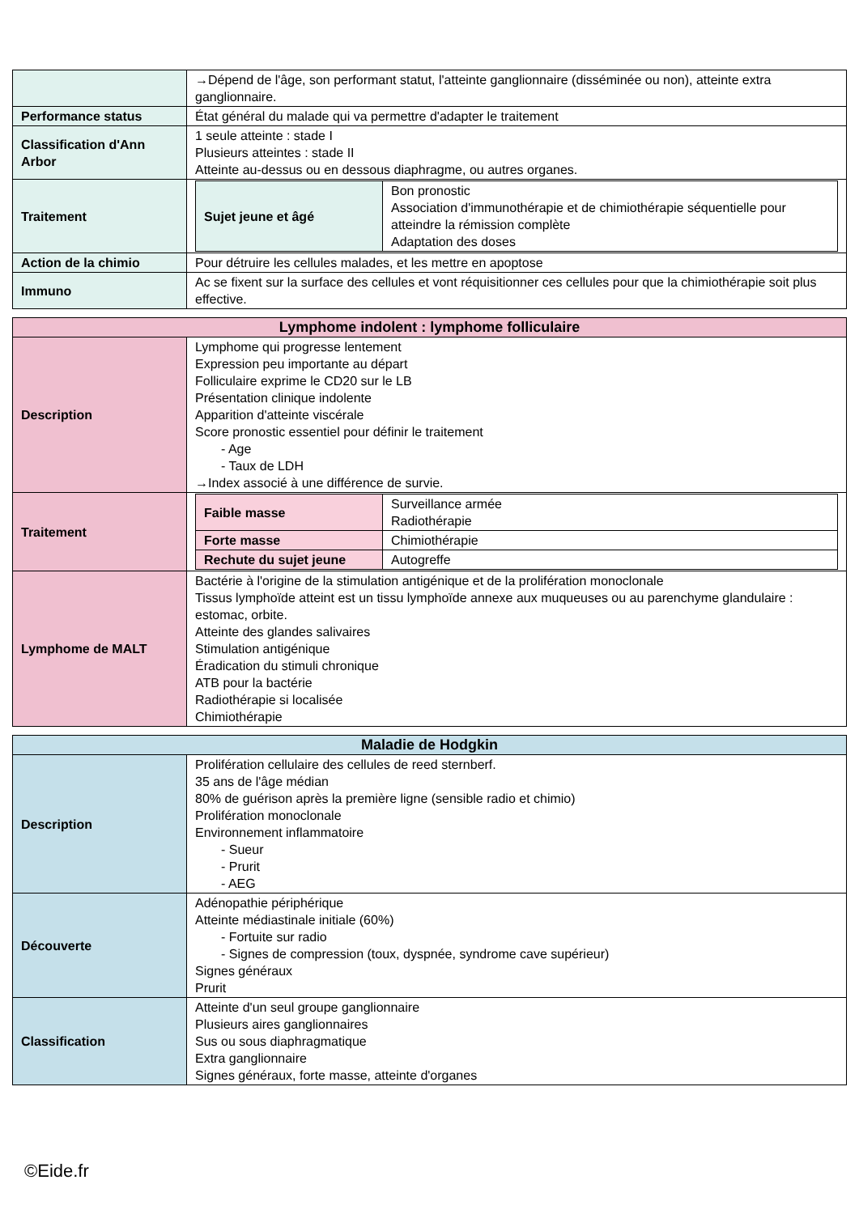| | →Dépend de l'âge, son performant statut, l'atteinte ganglionnaire (disséminée ou non), atteinte extra ganglionnaire. |
| Performance status | État général du malade qui va permettre d'adapter le traitement |
| Classification d'Ann Arbor | 1 seule atteinte : stade I Plusieurs atteintes : stade II Atteinte au-dessus ou en dessous diaphragme, ou autres organes. |
| Traitement | / Sujet jeune et âgé / Bon pronostic Association d'immunothérapie et de chimiothérapie séquentielle pour atteindre la rémission complète Adaptation des doses / |
| Action de la chimio | Pour détruire les cellules malades, et les mettre en apoptose |
| Immuno | Ac se fixent sur la surface des cellules et vont réquisitionner ces cellules pour que la chimiothérapie soit plus effective. |
| Lymphome indolent : lymphome folliculaire | |
| --- | --- |
| Description | Lymphome qui progresse lentement Expression peu importante au départ Folliculaire exprime le CD20 sur le LB Présentation clinique indolente Apparition d'atteinte viscérale Score pronostic essentiel pour définir le traitement - Age - Taux de LDH →Index associé à une différence de survie. |
| Traitement | / Faible masse / Surveillance armée Radiothérapie / / Forte masse / Chimiothérapie / / Rechute du sujet jeune / Autogreffe / |
| Lymphome de MALT | Bactérie à l'origine de la stimulation antigénique et de la prolifération monoclonale Tissus lymphoïde atteint est un tissu lymphoïde annexe aux muqueuses ou au parenchyme glandulaire : estomac, orbite. Atteinte des glandes salivaires Stimulation antigénique Éradication du stimuli chronique ATB pour la bactérie Radiothérapie si localisée Chimiothérapie |
| Maladie de Hodgkin | |
| --- | --- |
| Description | Prolifération cellulaire des cellules de reed sternberf. 35 ans de l'âge médian 80% de guérison après la première ligne (sensible radio et chimio) Prolifération monoclonale Environnement inflammatoire - Sueur - Prurit - AEG |
| Découverte | Adénopathie périphérique Atteinte médiastinale initiale (60%) - Fortuite sur radio - Signes de compression (toux, dyspnée, syndrome cave supérieur) Signes généraux Prurit |
| Classification | Atteinte d'un seul groupe ganglionnaire Plusieurs aires ganglionnaires Sus ou sous diaphragmatique Extra ganglionnaire Signes généraux, forte masse, atteinte d'organes |
©Eide.fr